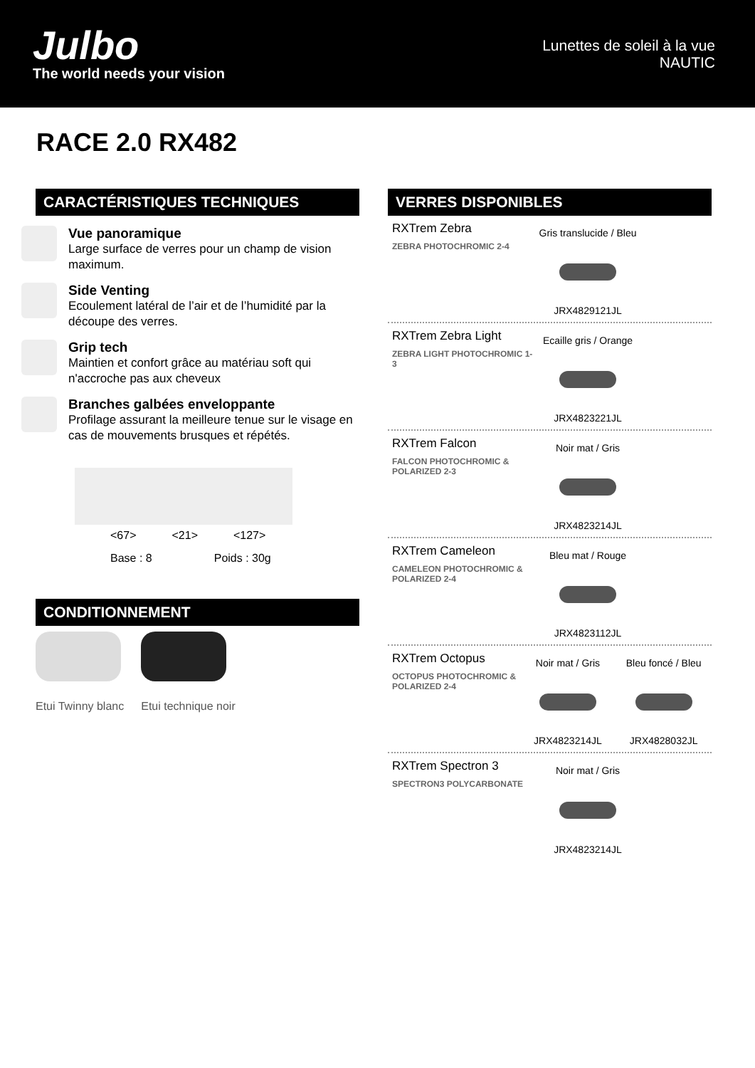Julbo
The world needs your vision
Lunettes de soleil à la vue
NAUTIC
RACE 2.0 RX482
CARACTÉRISTIQUES TECHNIQUES
Vue panoramique
Large surface de verres pour un champ de vision maximum.
Side Venting
Ecoulement latéral de l’air et de l’humidité par la découpe des verres.
Grip tech
Maintien et confort grâce au matériau soft qui n'accroche pas aux cheveux
Branches galbées enveloppante
Profilage assurant la meilleure tenue sur le visage en cas de mouvements brusques et répétés.
<67> <21> <127>
Base : 8 Poids : 30g
CONDITIONNEMENT
Etui Twinny blanc Etui technique noir
VERRES DISPONIBLES
RXTrem Zebra
ZEBRA PHOTOCHROMIC 2-4
Gris translucide / Bleu
JRX4829121JL
RXTrem Zebra Light
ZEBRA LIGHT PHOTOCHROMIC 1-3
Ecaille gris / Orange
JRX4823221JL
RXTrem Falcon
FALCON PHOTOCHROMIC & POLARIZED 2-3
Noir mat / Gris
JRX4823214JL
RXTrem Cameleon
CAMELEON PHOTOCHROMIC & POLARIZED 2-4
Bleu mat / Rouge
JRX4823112JL
RXTrem Octopus
OCTOPUS PHOTOCHROMIC & POLARIZED 2-4
Noir mat / Gris
JRX4823214JL
Bleu foncé / Bleu
JRX4828032JL
RXTrem Spectron 3
SPECTRON3 POLYCARBONATE
Noir mat / Gris
JRX4823214JL